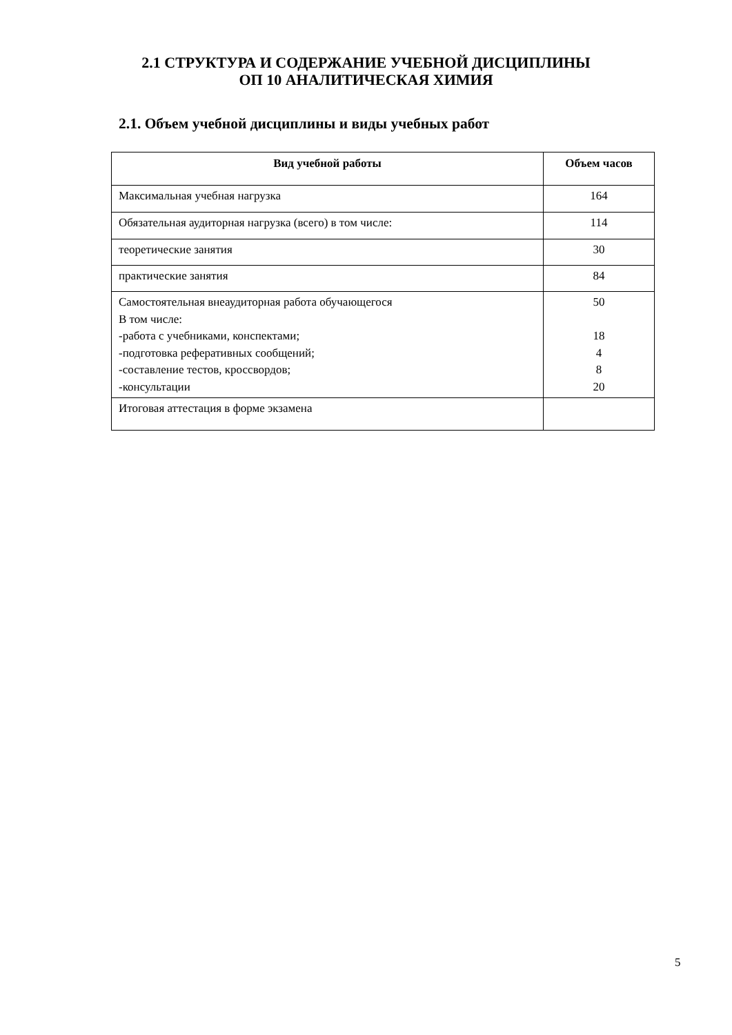2.1 СТРУКТУРА И СОДЕРЖАНИЕ УЧЕБНОЙ ДИСЦИПЛИНЫ
ОП 10 АНАЛИТИЧЕСКАЯ ХИМИЯ
2.1. Объем учебной дисциплины и виды учебных работ
| Вид учебной работы | Объем часов |
| --- | --- |
| Максимальная учебная нагрузка | 164 |
| Обязательная аудиторная нагрузка (всего) в том числе: | 114 |
| теоретические занятия | 30 |
| практические занятия | 84 |
| Самостоятельная внеаудиторная работа обучающегося В том числе: -работа с учебниками, конспектами; -подготовка реферативных сообщений; -составление тестов, кроссвордов; -консультации | 50 18 4 8 20 |
| Итоговая аттестация в форме экзамена | |
5